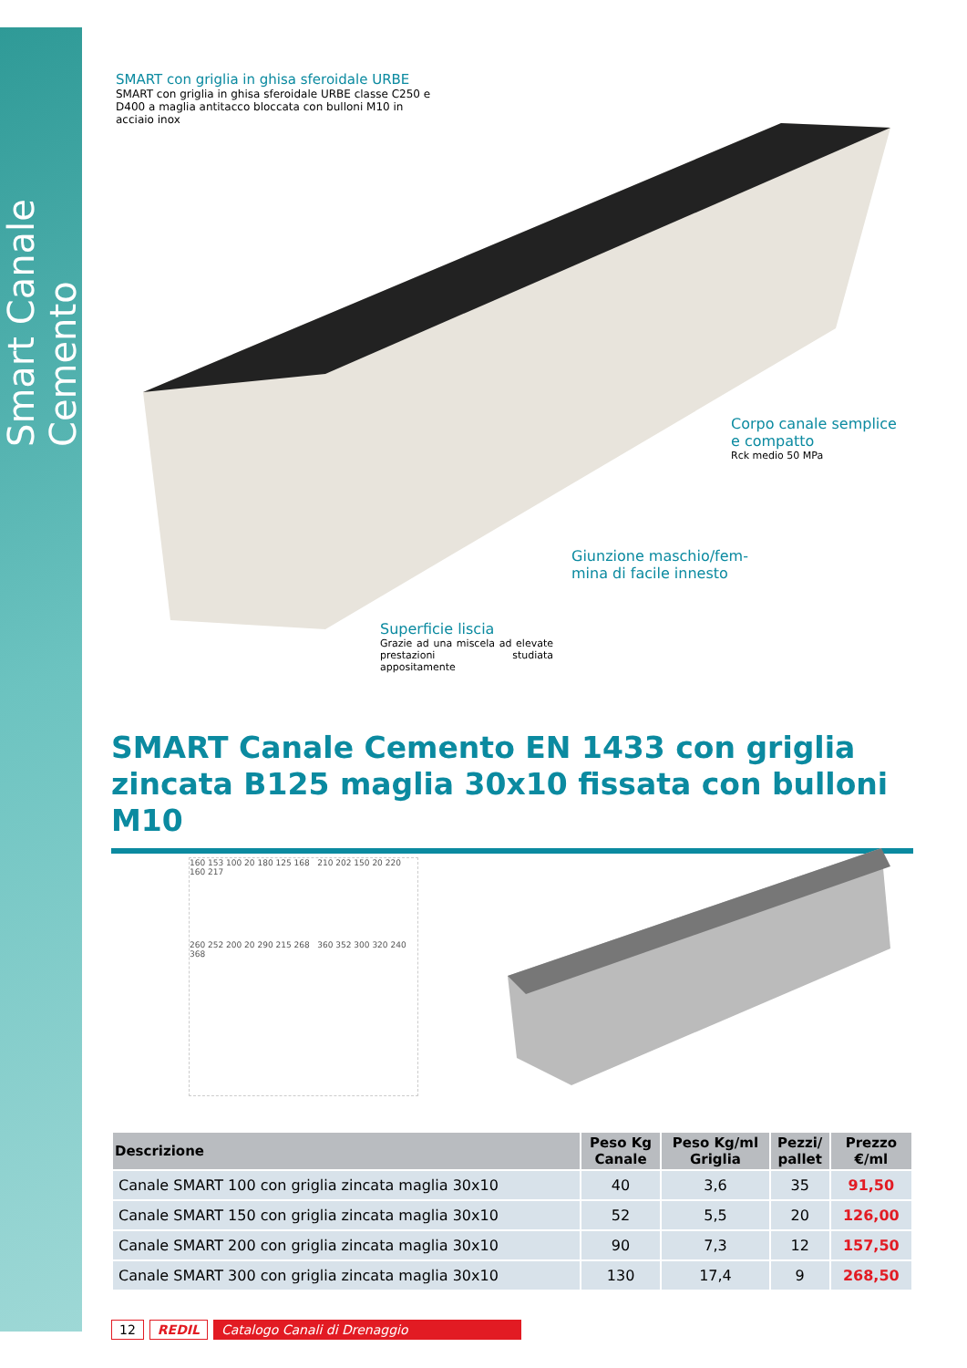Smart Canale Cemento
SMART con griglia in ghisa sferoidale URBE
SMART con griglia in ghisa sferoidale URBE classe C250 e D400 a maglia antitacco bloccata con bulloni M10 in acciaio inox
Corpo canale semplice
e compatto
Rck medio 50 MPa
Giunzione maschio/fem-
mina di facile innesto
Superficie liscia
Grazie ad una miscela ad elevate prestazioni studiata appositamente
SMART Canale Cemento EN 1433 con griglia zincata B125 maglia 30x10 fissata con bulloni M10
160 153 100 20 180 125 168 210 202 150 20 220 160 217
260 252 200 20 290 215 268 360 352 300 320 240 368
| Descrizione | Peso Kg Canale | Peso Kg/ml Griglia | Pezzi/ pallet | Prezzo €/ml |
| --- | --- | --- | --- | --- |
| Canale SMART 100 con griglia zincata maglia 30x10 | 40 | 3,6 | 35 | 91,50 |
| Canale SMART 150 con griglia zincata maglia 30x10 | 52 | 5,5 | 20 | 126,00 |
| Canale SMART 200 con griglia zincata maglia 30x10 | 90 | 7,3 | 12 | 157,50 |
| Canale SMART 300 con griglia zincata maglia 30x10 | 130 | 17,4 | 9 | 268,50 |
12 REDIL Catalogo Canali di Drenaggio